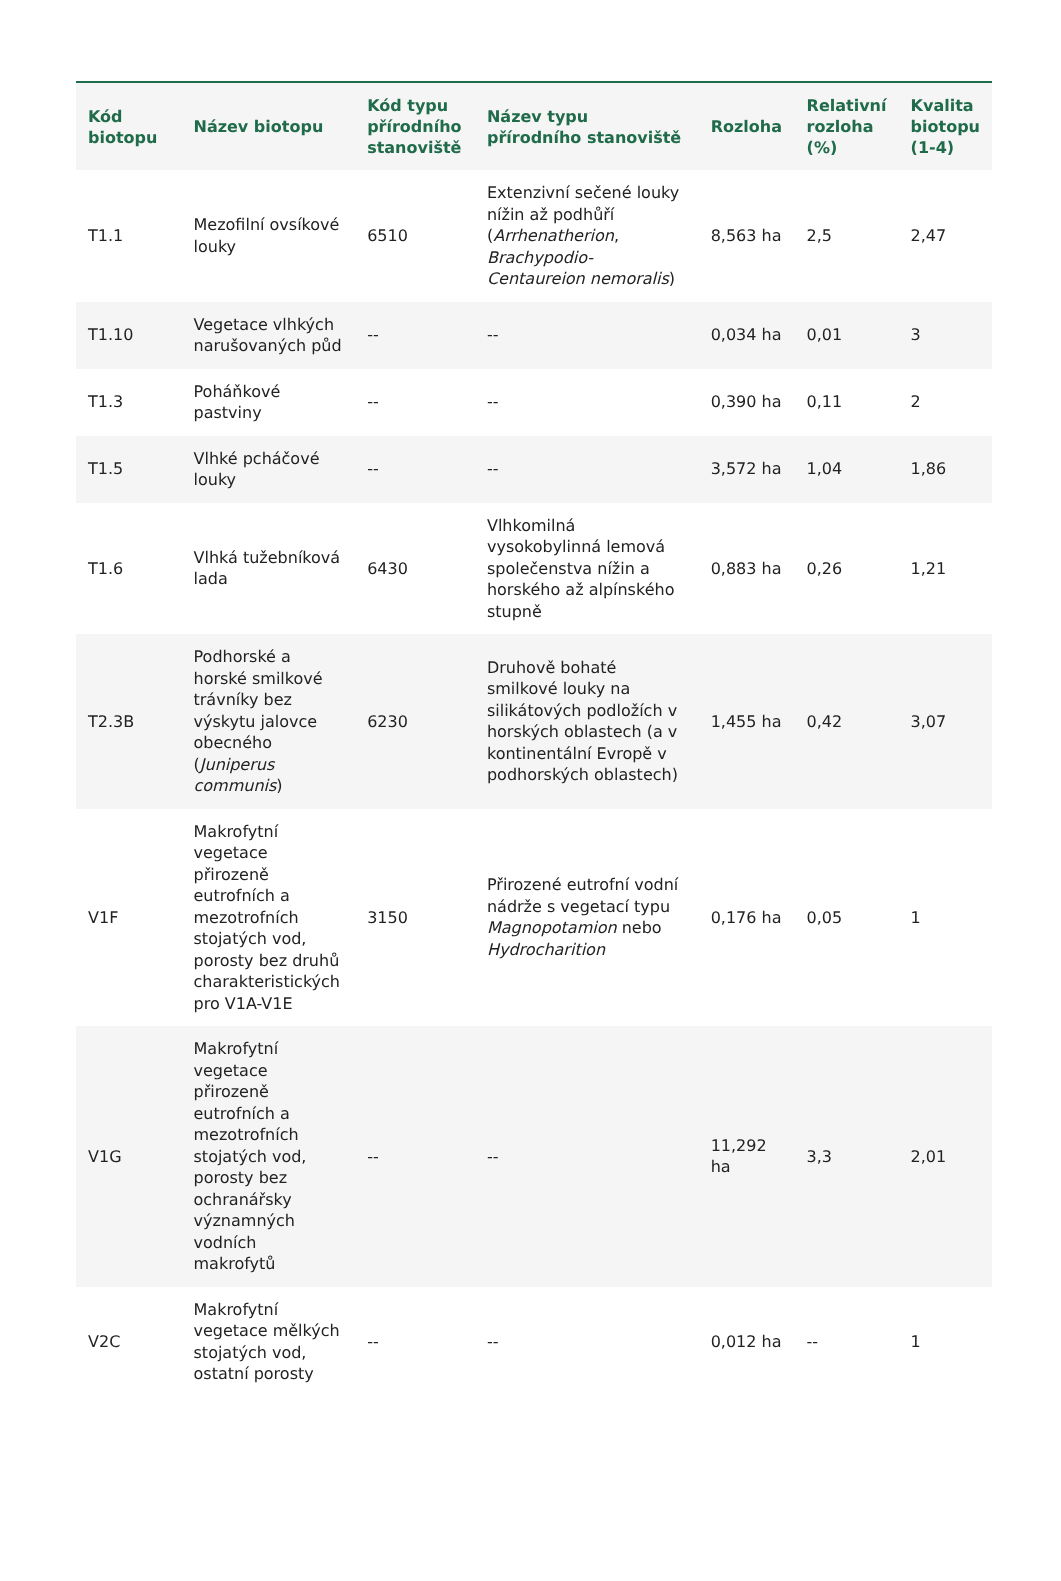| Kód biotopu | Název biotopu | Kód typu přírodního stanoviště | Název typu přírodního stanoviště | Rozloha | Relativní rozloha (%) | Kvalita biotopu (1-4) |
| --- | --- | --- | --- | --- | --- | --- |
| T1.1 | Mezofilní ovsíkové louky | 6510 | Extenzivní sečené louky nížin až podhůří ( Arrhenatherion , Brachypodio-Centaureion nemoralis ) | 8,563 ha | 2,5 | 2,47 |
| T1.10 | Vegetace vlhkých narušovaných půd | -- | -- | 0,034 ha | 0,01 | 3 |
| T1.3 | Poháňkové pastviny | -- | -- | 0,390 ha | 0,11 | 2 |
| T1.5 | Vlhké pcháčové louky | -- | -- | 3,572 ha | 1,04 | 1,86 |
| T1.6 | Vlhká tužebníková lada | 6430 | Vlhkomilná vysokobylinná lemová společenstva nížin a horského až alpínského stupně | 0,883 ha | 0,26 | 1,21 |
| T2.3B | Podhorské a horské smilkové trávníky bez výskytu jalovce obecného ( Juniperus communis ) | 6230 | Druhově bohaté smilkové louky na silikátových podložích v horských oblastech (a v kontinentální Evropě v podhorských oblastech) | 1,455 ha | 0,42 | 3,07 |
| V1F | Makrofytní vegetace přirozeně eutrofních a mezotrofních stojatých vod, porosty bez druhů charakteristických pro V1A-V1E | 3150 | Přirozené eutrofní vodní nádrže s vegetací typu Magnopotamion nebo Hydrocharition | 0,176 ha | 0,05 | 1 |
| V1G | Makrofytní vegetace přirozeně eutrofních a mezotrofních stojatých vod, porosty bez ochranářsky významných vodních makrofytů | -- | -- | 11,292 ha | 3,3 | 2,01 |
| V2C | Makrofytní vegetace mělkých stojatých vod, ostatní porosty | -- | -- | 0,012 ha | -- | 1 |